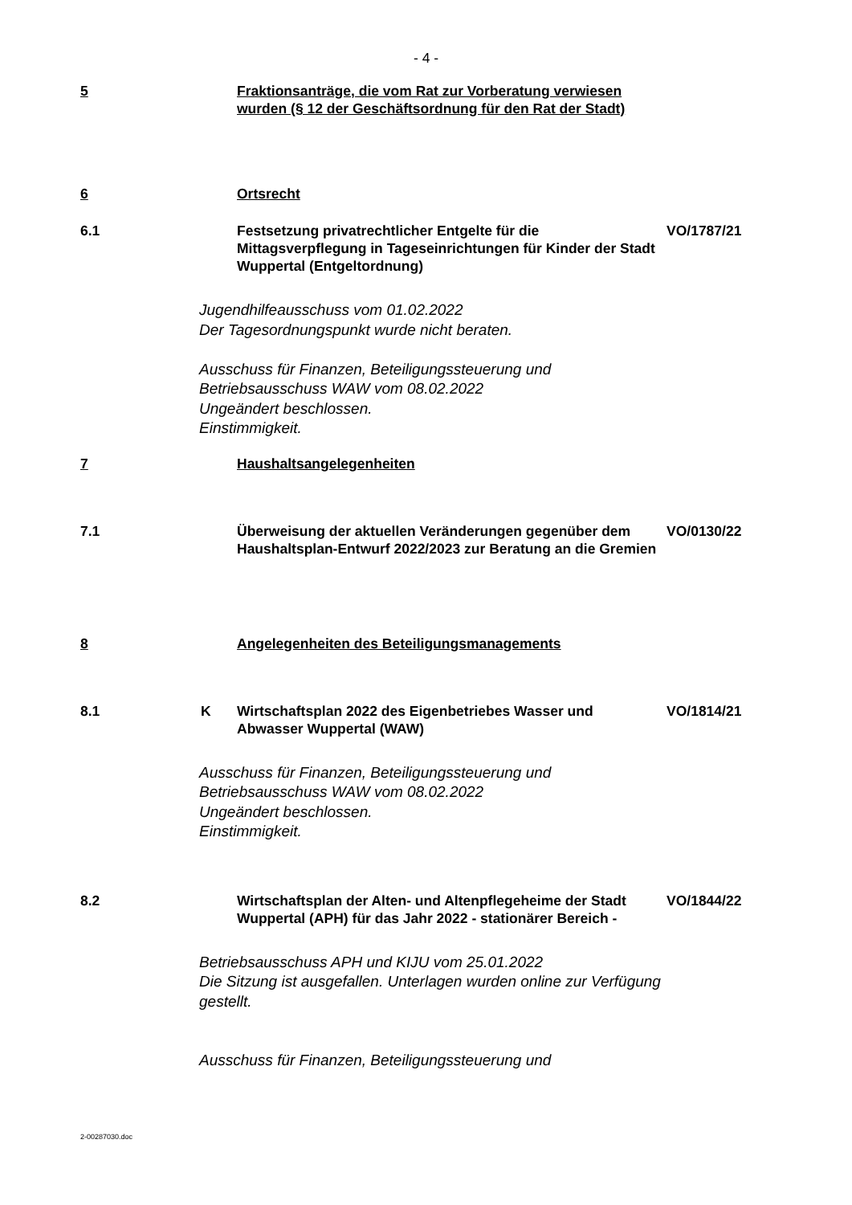- 4 -
5
Fraktionsanträge, die vom Rat zur Vorberatung verwiesen wurden (§ 12 der Geschäftsordnung für den Rat der Stadt)
6
Ortsrecht
6.1
Festsetzung privatrechtlicher Entgelte für die Mittagsverpflegung in Tageseinrichtungen für Kinder der Stadt Wuppertal (Entgeltordnung)
VO/1787/21
Jugendhilfeausschuss vom 01.02.2022
Der Tagesordnungspunkt wurde nicht beraten.
Ausschuss für Finanzen, Beteiligungssteuerung und
Betriebsausschuss WAW vom 08.02.2022
Ungeändert beschlossen.
Einstimmigkeit.
7
Haushaltsangelegenheiten
7.1
Überweisung der aktuellen Veränderungen gegenüber dem Haushaltsplan-Entwurf 2022/2023 zur Beratung an die Gremien
VO/0130/22
8
Angelegenheiten des Beteiligungsmanagements
8.1
K
Wirtschaftsplan 2022 des Eigenbetriebes Wasser und Abwasser Wuppertal (WAW)
VO/1814/21
Ausschuss für Finanzen, Beteiligungssteuerung und
Betriebsausschuss WAW vom 08.02.2022
Ungeändert beschlossen.
Einstimmigkeit.
8.2
Wirtschaftsplan der Alten- und Altenpflegeheime der Stadt Wuppertal (APH) für das Jahr 2022 - stationärer Bereich -
VO/1844/22
Betriebsausschuss APH und KIJU vom 25.01.2022
Die Sitzung ist ausgefallen. Unterlagen wurden online zur Verfügung
gestellt.
Ausschuss für Finanzen, Beteiligungssteuerung und
2-00287030.doc